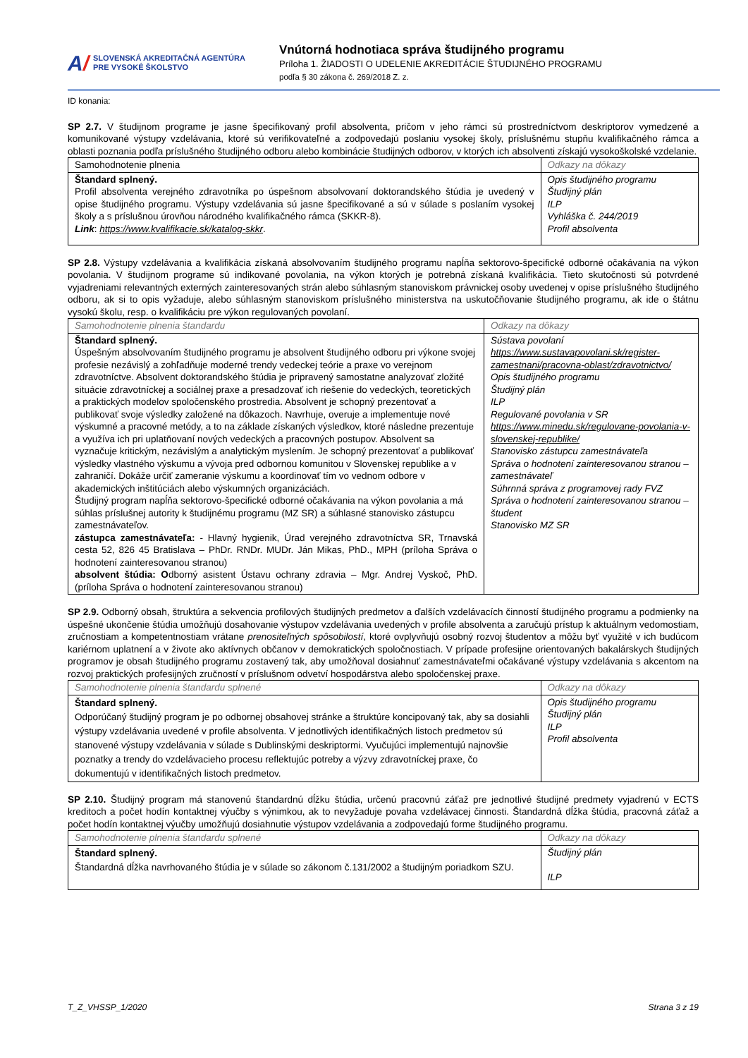A/
SLOVENSKÁ AKREDITAČNÁ AGENTÚRA
PRE VYSOKÉ ŠKOLSTVO
Vnútorná hodnotiaca správa študijného programu
Príloha 1. ŽIADOSTI O UDELENIE AKREDITÁCIE ŠTUDIJNÉHO PROGRAMU
podľa § 30 zákona č. 269/2018 Z. z.
ID konania:
SP 2.7. V študijnom programe je jasne špecifikovaný profil absolventa, pričom v jeho rámci sú prostredníctvom deskriptorov vymedzené a komunikované výstupy vzdelávania, ktoré sú verifikovateľné a zodpovedajú poslaniu vysokej školy, príslušnému stupňu kvalifikačného rámca a oblasti poznania podľa príslušného študijného odboru alebo kombinácie študijných odborov, v ktorých ich absolventi získajú vysokoškolské vzdelanie.
| Samohodnotenie plnenia | Odkazy na dôkazy |
| Štandard splnený. Profil absolventa verejného zdravotníka po úspešnom absolvovaní doktorandského štúdia je uvedený v opise študijného programu. Výstupy vzdelávania sú jasne špecifikované a sú v súlade s poslaním vysokej školy a s príslušnou úrovňou národného kvalifikačného rámca (SKKR-8). Link : https://www.kvalifikacie.sk/katalog-skkr . | Opis študijného programu Študijný plán ILP Vyhláška č. 244/2019 Profil absolventa |
SP 2.8. Výstupy vzdelávania a kvalifikácia získaná absolvovaním študijného programu napĺňa sektorovo-špecifické odborné očakávania na výkon povolania. V študijnom programe sú indikované povolania, na výkon ktorých je potrebná získaná kvalifikácia. Tieto skutočnosti sú potvrdené vyjadreniami relevantných externých zainteresovaných strán alebo súhlasným stanoviskom právnickej osoby uvedenej v opise príslušného študijného odboru, ak si to opis vyžaduje, alebo súhlasným stanoviskom príslušného ministerstva na uskutočňovanie študijného programu, ak ide o štátnu vysokú školu, resp. o kvalifikáciu pre výkon regulovaných povolaní.
| Samohodnotenie plnenia štandardu | Odkazy na dôkazy |
| Štandard splnený. Úspešným absolvovaním študijného programu je absolvent študijného odboru pri výkone svojej profesie nezávislý a zohľadňuje moderné trendy vedeckej teórie a praxe vo verejnom zdravotníctve. Absolvent doktorandského štúdia je pripravený samostatne analyzovať zložité situácie zdravotníckej a sociálnej praxe a presadzovať ich riešenie do vedeckých, teoretických a praktických modelov spoločenského prostredia. Absolvent je schopný prezentovať a publikovať svoje výsledky založené na dôkazoch. Navrhuje, overuje a implementuje nové výskumné a pracovné metódy, a to na základe získaných výsledkov, ktoré následne prezentuje a využíva ich pri uplatňovaní nových vedeckých a pracovných postupov. Absolvent sa vyznačuje kritickým, nezávislým a analytickým myslením. Je schopný prezentovať a publikovať výsledky vlastného výskumu a vývoja pred odbornou komunitou v Slovenskej republike a v zahraničí. Dokáže určiť zameranie výskumu a koordinovať tím vo vednom odbore v akademických inštitúciách alebo výskumných organizáciách. Študijný program napĺňa sektorovo-špecifické odborné očakávania na výkon povolania a má súhlas príslušnej autority k študijnému programu (MZ SR) a súhlasné stanovisko zástupcu zamestnávateľov. zástupca zamestnávateľa: - Hlavný hygienik, Úrad verejného zdravotníctva SR, Trnavská cesta 52, 826 45 Bratislava – PhDr. RNDr. MUDr. Ján Mikas, PhD., MPH (príloha Správa o hodnotení zainteresovanou stranou) absolvent štúdia: O dborný asistent Ústavu ochrany zdravia – Mgr. Andrej Vyskoč, PhD. (príloha Správa o hodnotení zainteresovanou stranou) | Sústava povolaní https://www.sustavapovolani.sk/register-zamestnani/pracovna-oblast/zdravotnictvo/ Opis študijného programu Študijný plán ILP Regulované povolania v SR https://www.minedu.sk/regulovane-povolania-v-slovenskej-republike/ Stanovisko zástupcu zamestnávateľa Správa o hodnotení zainteresovanou stranou – zamestnávateľ Súhrnná správa z programovej rady FVZ Správa o hodnotení zainteresovanou stranou – študent Stanovisko MZ SR |
SP 2.9. Odborný obsah, štruktúra a sekvencia profilových študijných predmetov a ďalších vzdelávacích činností študijného programu a podmienky na úspešné ukončenie štúdia umožňujú dosahovanie výstupov vzdelávania uvedených v profile absolventa a zaručujú prístup k aktuálnym vedomostiam, zručnostiam a kompetentnostiam vrátane prenositeľných spôsobilostí, ktoré ovplyvňujú osobný rozvoj študentov a môžu byť využité v ich budúcom kariérnom uplatnení a v živote ako aktívnych občanov v demokratických spoločnostiach. V prípade profesijne orientovaných bakalárskych študijných programov je obsah študijného programu zostavený tak, aby umožňoval dosiahnuť zamestnávateľmi očakávané výstupy vzdelávania s akcentom na rozvoj praktických profesijných zručností v príslušnom odvetví hospodárstva alebo spoločenskej praxe.
| Samohodnotenie plnenia štandardu splnené | Odkazy na dôkazy |
| Štandard splnený. Odporúčaný študijný program je po odbornej obsahovej stránke a štruktúre koncipovaný tak, aby sa dosiahli výstupy vzdelávania uvedené v profile absolventa. V jednotlivých identifikačných listoch predmetov sú stanovené výstupy vzdelávania v súlade s Dublinskými deskriptormi. Vyučujúci implementujú najnovšie poznatky a trendy do vzdelávacieho procesu reflektujúc potreby a výzvy zdravotníckej praxe, čo dokumentujú v identifikačných listoch predmetov. | Opis študijného programu Študijný plán ILP Profil absolventa |
SP 2.10. Študijný program má stanovenú štandardnú dĺžku štúdia, určenú pracovnú záťaž pre jednotlivé študijné predmety vyjadrenú v ECTS kreditoch a počet hodín kontaktnej výučby s výnimkou, ak to nevyžaduje povaha vzdelávacej činnosti. Štandardná dĺžka štúdia, pracovná záťaž a počet hodín kontaktnej výučby umožňujú dosiahnutie výstupov vzdelávania a zodpovedajú forme študijného programu.
| Samohodnotenie plnenia štandardu splnené | Odkazy na dôkazy |
| Štandard splnený. Štandardná dĺžka navrhovaného štúdia je v súlade so zákonom č.131/2002 a študijným poriadkom SZU. | Študijný plán ILP |
T_Z_VHSSP_1/2020 Strana 3 z 19